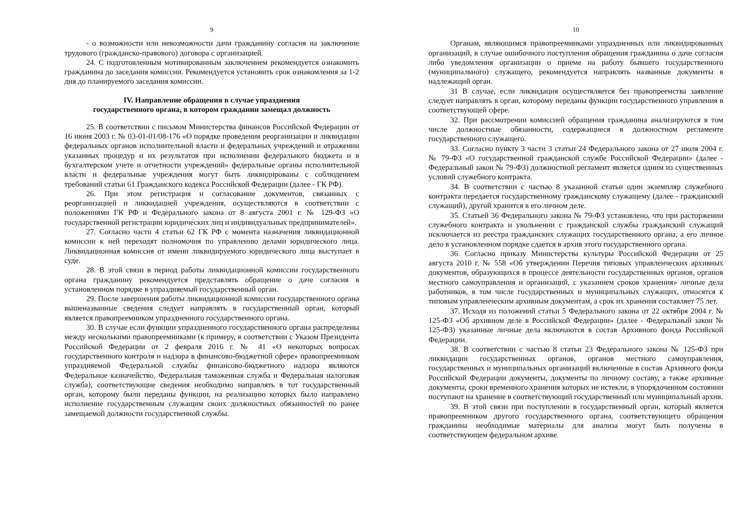9
- о возможности или невозможности дачи гражданину согласия на заключение трудового (гражданско-правового) договора с организацией.
24. С подготовленным мотивированным заключением рекомендуется ознакомить гражданина до заседания комиссии. Рекомендуется установить срок ознакомления за 1-2 дня до планируемого заседания комиссии.
IV. Направление обращения в случае упразднения
государственного органа, в котором гражданин замещал должность
25. В соответствии с письмом Министерства финансов Российской Федерации от 16 июня 2003 г. № 03-01-01/08-176 «О порядке проведения реорганизации и ликвидации федеральных органов исполнительной власти и федеральных учреждений и отражении указанных процедур и их результатов при исполнении федерального бюджета и в бухгалтерском учете и отчетности учреждений» федеральные органы исполнительной власти и федеральные учреждения могут быть ликвидированы с соблюдением требований статьи 61 Гражданского кодекса Российской Федерации (далее - ГК РФ).
26. При этом регистрация и согласование документов, связанных с реорганизацией и ликвидацией учреждения, осуществляются в соответствии с положениями ГК РФ и Федерального закона от 8 августа 2001 г. № 129-ФЗ «О государственной регистрации юридических лиц и индивидуальных предпринимателей».
27. Согласно части 4 статьи 62 ГК РФ с момента назначения ликвидационной комиссии к ней переходят полномочия по управлению делами юридического лица. Ликвидационная комиссия от имени ликвидируемого юридического лица выступает в суде.
28. В этой связи в период работы ликвидационной комиссии государственного органа гражданину рекомендуется представлять обращение о даче согласия в установленном порядке в упраздняемый государственный орган.
29. После завершения работы ликвидационной комиссии государственного органа вышеназванные сведения следует направлять в государственный орган, который является правопреемником упраздненного государственного органа.
30. В случае если функции упраздненного государственного органа распределены между несколькими правопреемниками (к примеру, в соответствии с Указом Президента Российской Федерации от 2 февраля 2016 г. № 41 «О некоторых вопросах государственного контроля и надзора в финансово-бюджетной сфере» правопреемником упраздняемой Федеральной службы финансово-бюджетного надзора являются Федеральное казначейство, Федеральная таможенная служба и Федеральная налоговая служба), соответствующие сведения необходимо направлять в тот государственный орган, которому были переданы функции, на реализацию которых было направлено исполнение государственным служащим своих должностных обязанностей по ранее замещаемой должности государственной службы.
10
Органам, являющимся правопреемниками упраздненных или ликвидированных организаций, в случае ошибочного поступления обращения гражданина о даче согласия либо уведомления организации о приеме на работу бывшего государственного (муниципального) служащего, рекомендуется направлять названные документы в надлежащий орган.
31 В случае, если ликвидация осуществляется без правопреемства заявление следует направлять в орган, которому переданы функции государственного управления в соответствующей сфере.
32. При рассмотрении комиссией обращения гражданина анализируются в том числе должностные обязанности, содержащиеся в должностном регламенте государственного служащего.
33. Согласно пункту 3 части 3 статьи 24 Федерального закона от 27 июля 2004 г. № 79-ФЗ «О государственной гражданской службе Российской Федерации» (далее - Федеральный закон № 79-ФЗ) должностной регламент является одним из существенных условий служебного контракта.
34. В соответствии с частью 8 указанной статьи один экземпляр служебного контракта передается государственному гражданскому служащему (далее - гражданский служащий), другой хранится в его личном деле.
35. Статьей 36 Федерального закона № 79-ФЗ установлено, что при расторжении служебного контракта и увольнении с гражданской службы гражданский служащий исключается из реестра гражданских служащих государственного органа, а его личное дело в установленном порядке сдается в архив этого государственного органа.
36. Согласно приказу Министерства культуры Российской Федерации от 25 августа 2010 г. № 558 «Об утверждении Перечня типовых управленческих архивных документов, образующихся в процессе деятельности государственных органов, органов местного самоуправления и организаций, с указанием сроков хранения» личные дела работников, в том числе государственных и муниципальных служащих, относятся к типовым управленческим архивным документам, а срок их хранения составляет 75 лет.
37. Исходя из положений статьи 5 Федерального закона от 22 октября 2004 г. № 125-ФЗ «Об архивном деле в Российской Федерации» (далее - Федеральный закон № 125-ФЗ) указанные личные дела включаются в состав Архивного фонда Российской Федерации.
38. В соответствии с частью 8 статьи 23 Федерального закона № 125-ФЗ при ликвидации государственных органов, органов местного самоуправления, государственных и муниципальных организаций включенные в состав Архивного фонда Российской Федерации документы, документы по личному составу, а также архивные документы, сроки временного хранения которых не истекли, в упорядоченном состоянии поступают на хранение в соответствующий государственный или муниципальный архив.
39. В этой связи при поступлении в государственный орган, который является правопреемником другого государственного органа, соответствующего обращения гражданина необходимые материалы для анализа могут быть получены в соответствующем федеральном архиве.